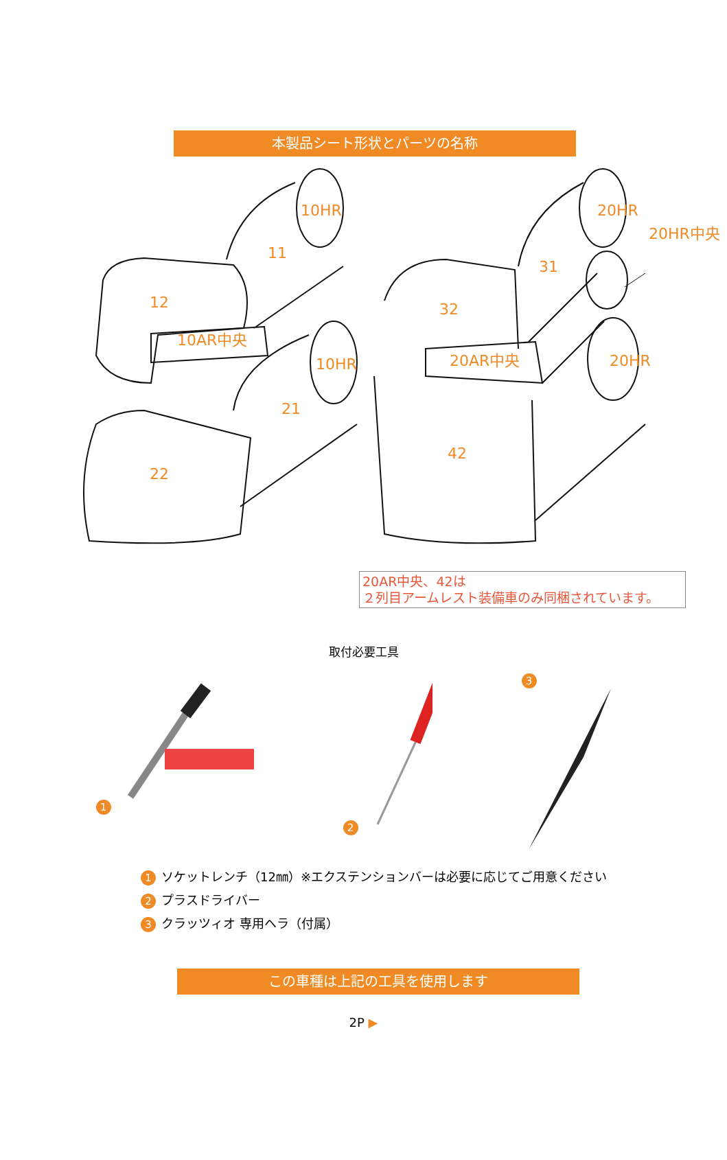本製品シート形状とパーツの名称
10HR
11
12
10AR中央
10HR
21
22
20HR
20HR中央
31
32
20AR中央
20HR
42
20AR中央、42は
２列目アームレスト装備車のみ同梱されています。
取付必要工具
1 2 3
1 ソケットレンチ（12㎜）※エクステンションバーは必要に応じてご用意ください
2 プラスドライバー
3 クラッツィオ 専用ヘラ（付属）
この車種は上記の工具を使用します
2P ▶